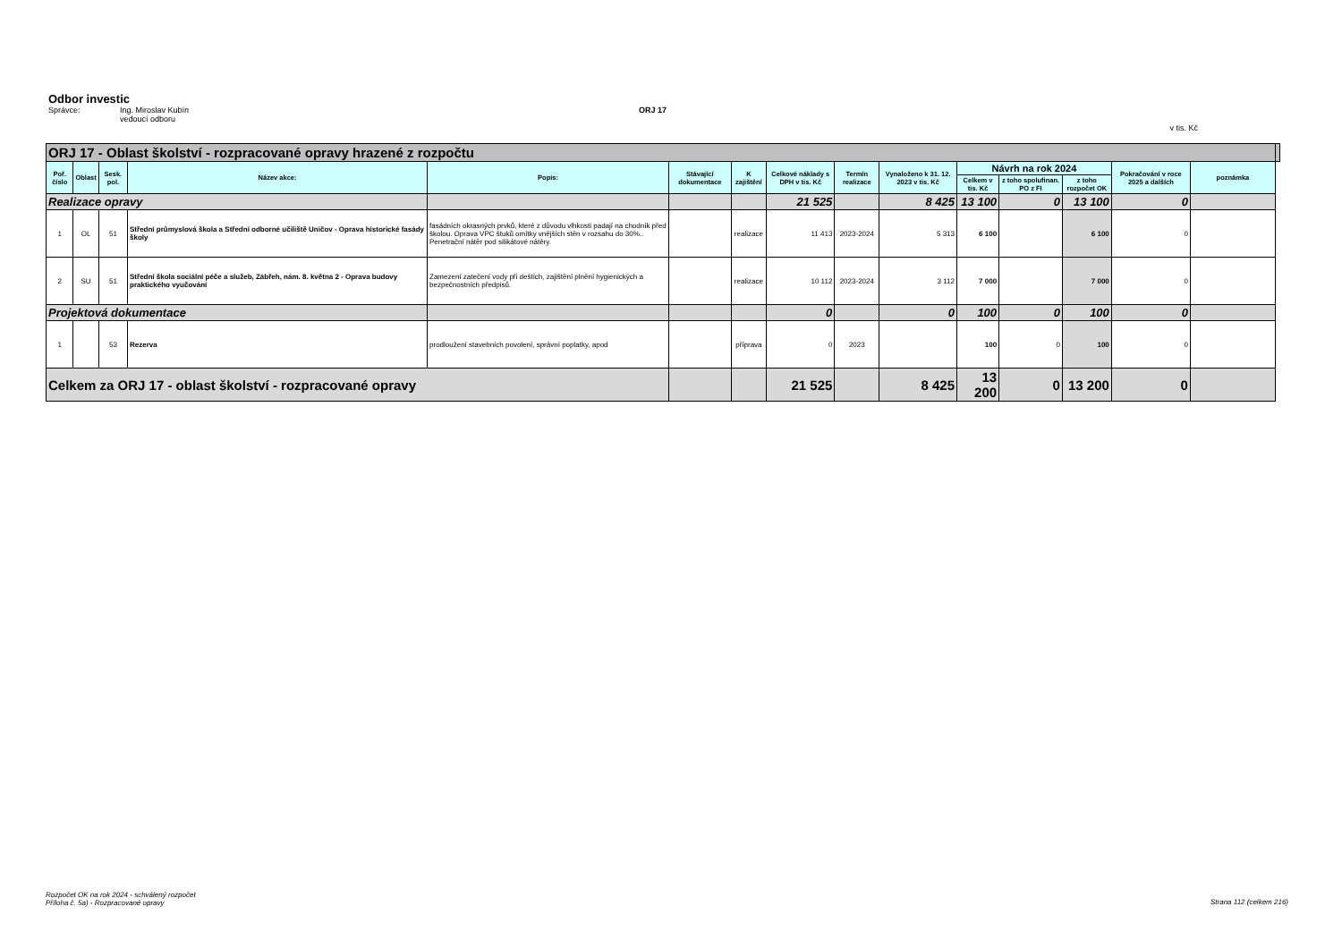Odbor investic
Správce: Ing. Miroslav Kubín
vedoucí odboru ORJ 17
v tis. Kč
| ORJ 17 - Oblast školství - rozpracované opravy hrazené z rozpočtu | | | | | | | | | | | | | | | |
| Poř. číslo | Oblast | Sesk. pol. | Název akce: | Popis: | Stávající dokumentace | K zajištění | Celkové náklady s DPH v tis. Kč | Termín realizace | Vynaloženo k 31. 12. 2023 v tis. Kč | Návrh na rok 2024 | | | Pokračování v roce 2025 a dalších | poznámka | |
| | | | | | | | | | | Celkem v tis. Kč | z toho spolufinan. PO z FI | z toho rozpočet OK | | | |
| Realizace opravy | | | | | | | 21 525 | | 8 425 | 13 100 | 0 | 13 100 | 0 | | |
| 1 | OL | 51 | Střední průmyslová škola a Střední odborné učiliště Uničov - Oprava historické fasády školy | fasádních okrasných prvků, které z důvodu vlhkosti padají na chodník před školou. Oprava VPC štuků omítky vnějších stěn v rozsahu do 30%.. Penetrační nátěr pod silikátové nátěry. | | realizace | 11 413 | 2023-2024 | 5 313 | 6 100 | | 6 100 | 0 | | |
| 2 | SU | 51 | Střední škola sociální péče a služeb, Zábřeh, nám. 8. května 2 - Oprava budovy praktického vyučování | Zamezení zatečení vody při deštích, zajištění plnění hygienických a bezpečnostních předpisů. | | realizace | 10 112 | 2023-2024 | 3 112 | 7 000 | | 7 000 | 0 | | |
| Projektová dokumentace | | | | | | | 0 | | 0 | 100 | 0 | 100 | 0 | | |
| 1 | | 53 | Rezerva | prodloužení stavebních povolení, správní poplatky, apod | | příprava | 0 | 2023 | | 100 | 0 | 100 | 0 | | |
| Celkem za ORJ 17 - oblast školství - rozpracované opravy | | | | | | | 21 525 | | 8 425 | 13 200 | 0 | 13 200 | 0 | | |
Rozpočet OK na rok 2024 - schválený rozpočet
Příloha č. 5a) - Rozpracované opravy
Strana 112 (celkem 216)